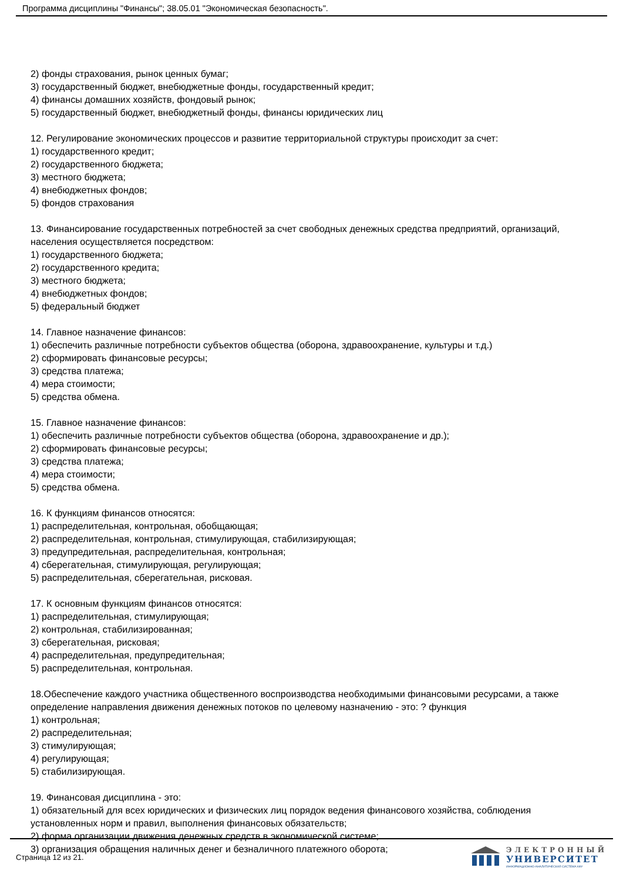Программа дисциплины "Финансы"; 38.05.01 "Экономическая безопасность".
2) фонды страхования, рынок ценных бумаг;
3) государственный бюджет, внебюджетные фонды, государственный кредит;
4) финансы домашних хозяйств, фондовый рынок;
5) государственный бюджет, внебюджетный фонды, финансы юридических лиц
12. Регулирование экономических процессов и развитие территориальной структуры происходит за счет:
1) государственного кредит;
2) государственного бюджета;
3) местного бюджета;
4) внебюджетных фондов;
5) фондов страхования
13. Финансирование государственных потребностей за счет свободных денежных средства предприятий, организаций, населения осуществляется посредством:
1) государственного бюджета;
2) государственного кредита;
3) местного бюджета;
4) внебюджетных фондов;
5) федеральный бюджет
14. Главное назначение финансов:
1) обеспечить различные потребности субъектов общества (оборона, здравоохранение, культуры и т.д.)
2) сформировать финансовые ресурсы;
3) средства платежа;
4) мера стоимости;
5) средства обмена.
15. Главное назначение финансов:
1) обеспечить различные потребности субъектов общества (оборона, здравоохранение и др.);
2) сформировать финансовые ресурсы;
3) средства платежа;
4) мера стоимости;
5) средства обмена.
16. К функциям финансов относятся:
1) распределительная, контрольная, обобщающая;
2) распределительная, контрольная, стимулирующая, стабилизирующая;
3) предупредительная, распределительная, контрольная;
4) сберегательная, стимулирующая, регулирующая;
5) распределительная, сберегательная, рисковая.
17. К основным функциям финансов относятся:
1) распределительная, стимулирующая;
2) контрольная, стабилизированная;
3) сберегательная, рисковая;
4) распределительная, предупредительная;
5) распределительная, контрольная.
18.Обеспечение каждого участника общественного воспроизводства необходимыми финансовыми ресурсами, а также определение направления движения денежных потоков по целевому назначению - это: ? функция
1) контрольная;
2) распределительная;
3) стимулирующая;
4) регулирующая;
5) стабилизирующая.
19. Финансовая дисциплина - это:
1) обязательный для всех юридических и физических лиц порядок ведения финансового хозяйства, соблюдения установленных норм и правил, выполнения финансовых обязательств;
2) форма организации движения денежных средств в экономической системе;
3) организация обращения наличных денег и безналичного платежного оборота;
Страница 12 из 21.
ЭЛЕКТРОННЫЙ
УНИВЕРСИТЕТ
ИНФОРМАЦИОННО-АНАЛИТИЧЕСКАЯ СИСТЕМА КФУ